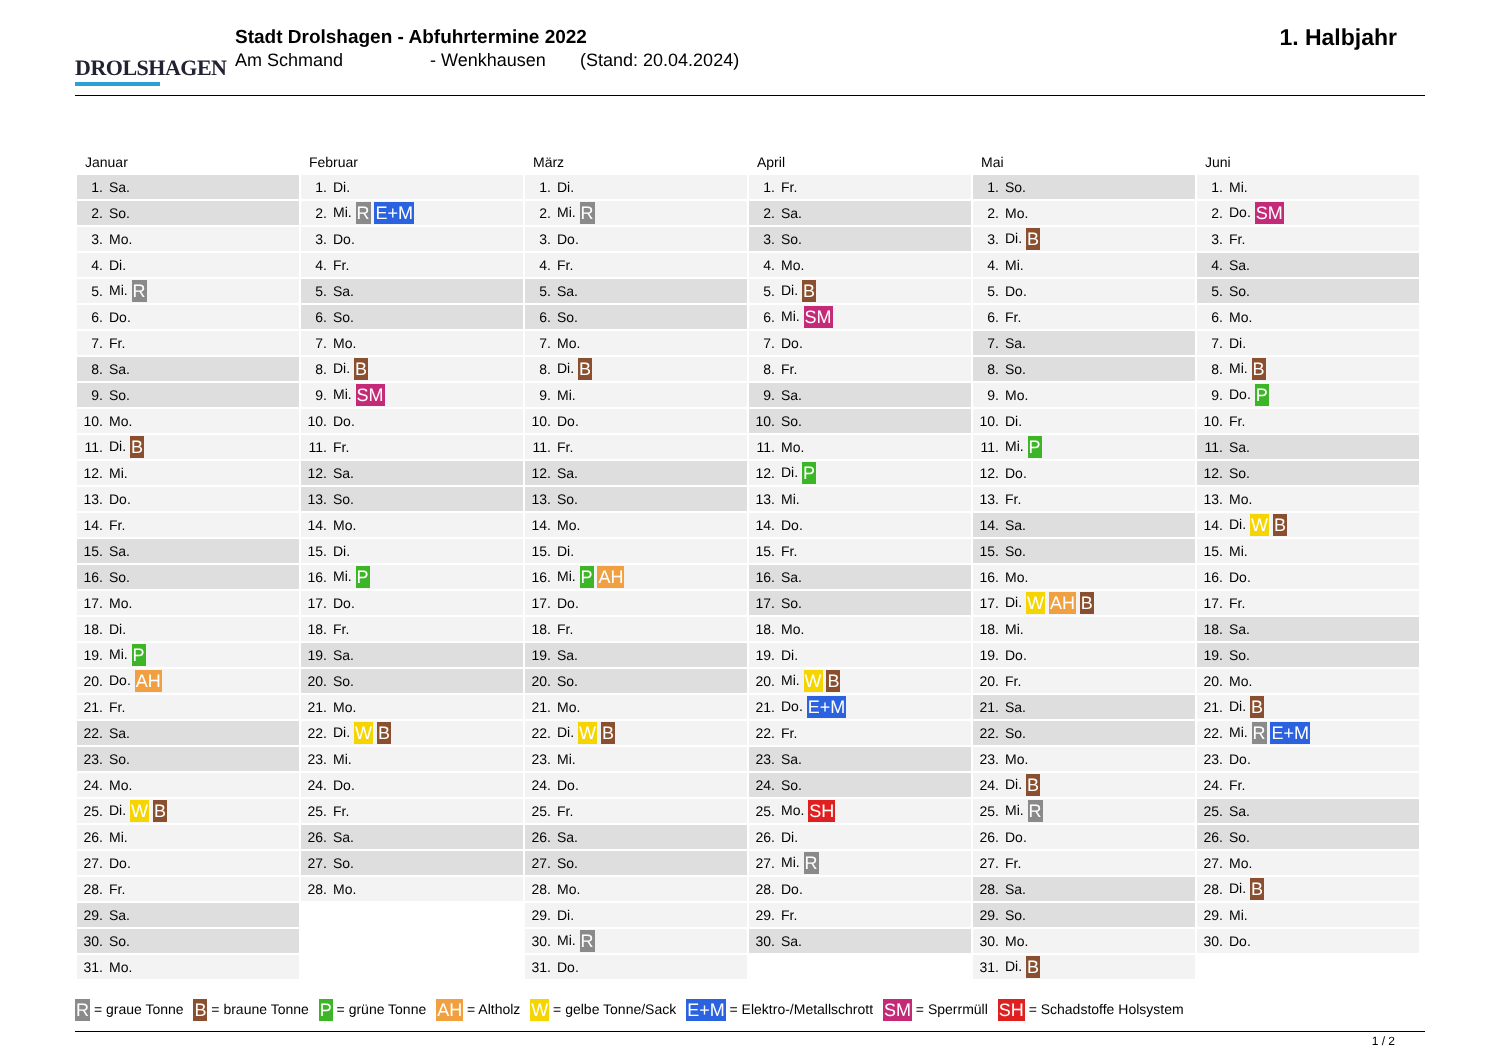DROLSHAGEN
Stadt Drolshagen - Abfuhrtermine 2022
Am Schmand - Wenkhausen (Stand: 20.04.2024)
1. Halbjahr
Januar
| 1. | Sa. |
| 2. | So. |
| 3. | Mo. |
| 4. | Di. |
| 5. | Mi. R |
| 6. | Do. |
| 7. | Fr. |
| 8. | Sa. |
| 9. | So. |
| 10. | Mo. |
| 11. | Di. B |
| 12. | Mi. |
| 13. | Do. |
| 14. | Fr. |
| 15. | Sa. |
| 16. | So. |
| 17. | Mo. |
| 18. | Di. |
| 19. | Mi. P |
| 20. | Do. AH |
| 21. | Fr. |
| 22. | Sa. |
| 23. | So. |
| 24. | Mo. |
| 25. | Di. W B |
| 26. | Mi. |
| 27. | Do. |
| 28. | Fr. |
| 29. | Sa. |
| 30. | So. |
| 31. | Mo. |
Februar
| 1. | Di. |
| 2. | Mi. R E+M |
| 3. | Do. |
| 4. | Fr. |
| 5. | Sa. |
| 6. | So. |
| 7. | Mo. |
| 8. | Di. B |
| 9. | Mi. SM |
| 10. | Do. |
| 11. | Fr. |
| 12. | Sa. |
| 13. | So. |
| 14. | Mo. |
| 15. | Di. |
| 16. | Mi. P |
| 17. | Do. |
| 18. | Fr. |
| 19. | Sa. |
| 20. | So. |
| 21. | Mo. |
| 22. | Di. W B |
| 23. | Mi. |
| 24. | Do. |
| 25. | Fr. |
| 26. | Sa. |
| 27. | So. |
| 28. | Mo. |
März
| 1. | Di. |
| 2. | Mi. R |
| 3. | Do. |
| 4. | Fr. |
| 5. | Sa. |
| 6. | So. |
| 7. | Mo. |
| 8. | Di. B |
| 9. | Mi. |
| 10. | Do. |
| 11. | Fr. |
| 12. | Sa. |
| 13. | So. |
| 14. | Mo. |
| 15. | Di. |
| 16. | Mi. P AH |
| 17. | Do. |
| 18. | Fr. |
| 19. | Sa. |
| 20. | So. |
| 21. | Mo. |
| 22. | Di. W B |
| 23. | Mi. |
| 24. | Do. |
| 25. | Fr. |
| 26. | Sa. |
| 27. | So. |
| 28. | Mo. |
| 29. | Di. |
| 30. | Mi. R |
| 31. | Do. |
April
| 1. | Fr. |
| 2. | Sa. |
| 3. | So. |
| 4. | Mo. |
| 5. | Di. B |
| 6. | Mi. SM |
| 7. | Do. |
| 8. | Fr. |
| 9. | Sa. |
| 10. | So. |
| 11. | Mo. |
| 12. | Di. P |
| 13. | Mi. |
| 14. | Do. |
| 15. | Fr. |
| 16. | Sa. |
| 17. | So. |
| 18. | Mo. |
| 19. | Di. |
| 20. | Mi. W B |
| 21. | Do. E+M |
| 22. | Fr. |
| 23. | Sa. |
| 24. | So. |
| 25. | Mo. SH |
| 26. | Di. |
| 27. | Mi. R |
| 28. | Do. |
| 29. | Fr. |
| 30. | Sa. |
Mai
| 1. | So. |
| 2. | Mo. |
| 3. | Di. B |
| 4. | Mi. |
| 5. | Do. |
| 6. | Fr. |
| 7. | Sa. |
| 8. | So. |
| 9. | Mo. |
| 10. | Di. |
| 11. | Mi. P |
| 12. | Do. |
| 13. | Fr. |
| 14. | Sa. |
| 15. | So. |
| 16. | Mo. |
| 17. | Di. W AH B |
| 18. | Mi. |
| 19. | Do. |
| 20. | Fr. |
| 21. | Sa. |
| 22. | So. |
| 23. | Mo. |
| 24. | Di. B |
| 25. | Mi. R |
| 26. | Do. |
| 27. | Fr. |
| 28. | Sa. |
| 29. | So. |
| 30. | Mo. |
| 31. | Di. B |
Juni
| 1. | Mi. |
| 2. | Do. SM |
| 3. | Fr. |
| 4. | Sa. |
| 5. | So. |
| 6. | Mo. |
| 7. | Di. |
| 8. | Mi. B |
| 9. | Do. P |
| 10. | Fr. |
| 11. | Sa. |
| 12. | So. |
| 13. | Mo. |
| 14. | Di. W B |
| 15. | Mi. |
| 16. | Do. |
| 17. | Fr. |
| 18. | Sa. |
| 19. | So. |
| 20. | Mo. |
| 21. | Di. B |
| 22. | Mi. R E+M |
| 23. | Do. |
| 24. | Fr. |
| 25. | Sa. |
| 26. | So. |
| 27. | Mo. |
| 28. | Di. B |
| 29. | Mi. |
| 30. | Do. |
R = graue Tonne B = braune Tonne P = grüne Tonne AH = Altholz W = gelbe Tonne/Sack E+M = Elektro-/Metallschrott SM = Sperrmüll SH = Schadstoffe Holsystem
1 / 2